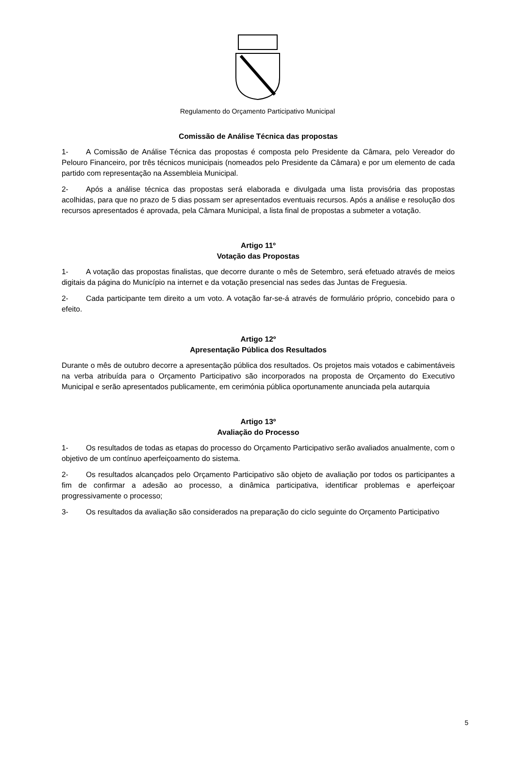Regulamento do Orçamento Participativo Municipal
Comissão de Análise Técnica das propostas
1- A Comissão de Análise Técnica das propostas é composta pelo Presidente da Câmara, pelo Vereador do Pelouro Financeiro, por três técnicos municipais (nomeados pelo Presidente da Câmara) e por um elemento de cada partido com representação na Assembleia Municipal.
2- Após a análise técnica das propostas será elaborada e divulgada uma lista provisória das propostas acolhidas, para que no prazo de 5 dias possam ser apresentados eventuais recursos. Após a análise e resolução dos recursos apresentados é aprovada, pela Câmara Municipal, a lista final de propostas a submeter a votação.
Artigo 11º
Votação das Propostas
1- A votação das propostas finalistas, que decorre durante o mês de Setembro, será efetuado através de meios digitais da página do Município na internet e da votação presencial nas sedes das Juntas de Freguesia.
2- Cada participante tem direito a um voto. A votação far-se-á através de formulário próprio, concebido para o efeito.
Artigo 12º
Apresentação Pública dos Resultados
Durante o mês de outubro decorre a apresentação pública dos resultados. Os projetos mais votados e cabimentáveis na verba atribuída para o Orçamento Participativo são incorporados na proposta de Orçamento do Executivo Municipal e serão apresentados publicamente, em cerimónia pública oportunamente anunciada pela autarquia
Artigo 13º
Avaliação do Processo
1- Os resultados de todas as etapas do processo do Orçamento Participativo serão avaliados anualmente, com o objetivo de um contínuo aperfeiçoamento do sistema.
2- Os resultados alcançados pelo Orçamento Participativo são objeto de avaliação por todos os participantes a fim de confirmar a adesão ao processo, a dinâmica participativa, identificar problemas e aperfeiçoar progressivamente o processo;
3- Os resultados da avaliação são considerados na preparação do ciclo seguinte do Orçamento Participativo
5